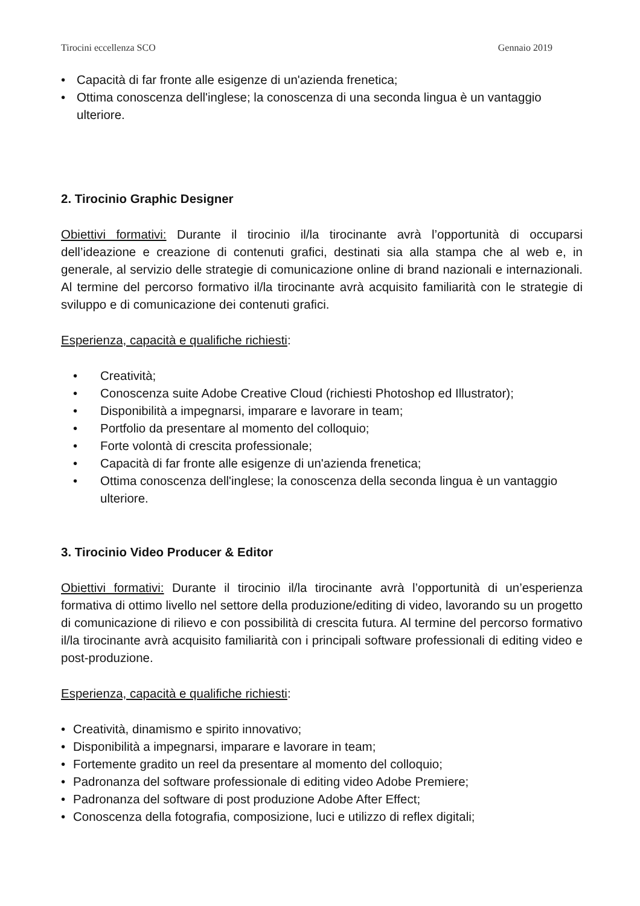Tirocini eccellenza SCO Gennaio 2019
• Capacità di far fronte alle esigenze di un'azienda frenetica;
• Ottima conoscenza dell'inglese; la conoscenza di una seconda lingua è un vantaggio ulteriore.
2. Tirocinio Graphic Designer
Obiettivi formativi: Durante il tirocinio il/la tirocinante avrà l’opportunità di occuparsi dell’ideazione e creazione di contenuti grafici, destinati sia alla stampa che al web e, in generale, al servizio delle strategie di comunicazione online di brand nazionali e internazionali. Al termine del percorso formativo il/la tirocinante avrà acquisito familiarità con le strategie di sviluppo e di comunicazione dei contenuti grafici.
Esperienza, capacità e qualifiche richiesti:
• Creatività;
• Conoscenza suite Adobe Creative Cloud (richiesti Photoshop ed Illustrator);
• Disponibilità a impegnarsi, imparare e lavorare in team;
• Portfolio da presentare al momento del colloquio;
• Forte volontà di crescita professionale;
• Capacità di far fronte alle esigenze di un'azienda frenetica;
• Ottima conoscenza dell'inglese; la conoscenza della seconda lingua è un vantaggio ulteriore.
3. Tirocinio Video Producer & Editor
Obiettivi formativi: Durante il tirocinio il/la tirocinante avrà l’opportunità di un’esperienza formativa di ottimo livello nel settore della produzione/editing di video, lavorando su un progetto di comunicazione di rilievo e con possibilità di crescita futura. Al termine del percorso formativo il/la tirocinante avrà acquisito familiarità con i principali software professionali di editing video e post-produzione.
Esperienza, capacità e qualifiche richiesti:
• Creatività, dinamismo e spirito innovativo;
• Disponibilità a impegnarsi, imparare e lavorare in team;
• Fortemente gradito un reel da presentare al momento del colloquio;
• Padronanza del software professionale di editing video Adobe Premiere;
• Padronanza del software di post produzione Adobe After Effect;
• Conoscenza della fotografia, composizione, luci e utilizzo di reflex digitali;